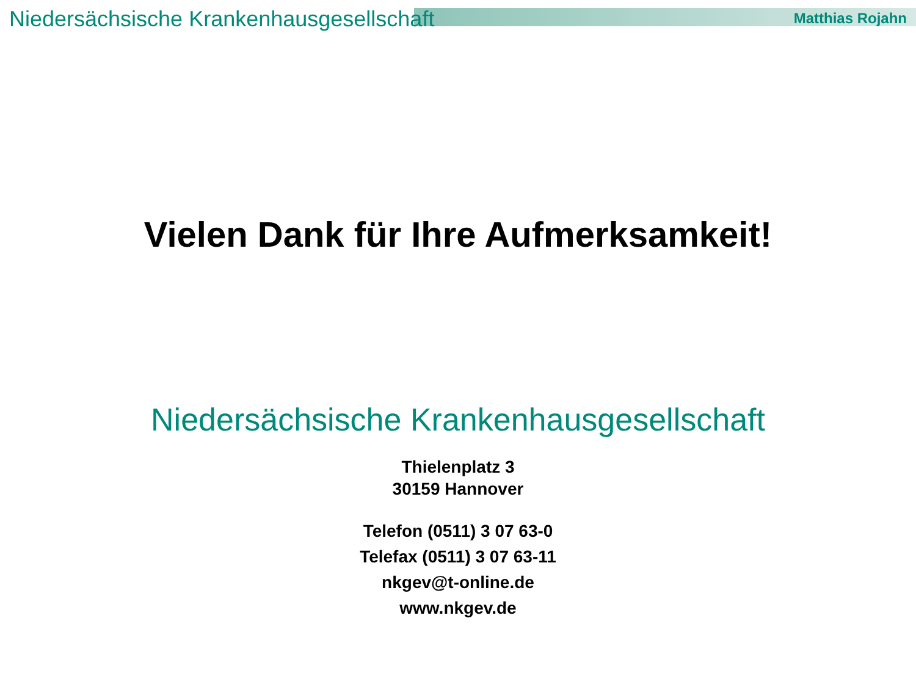Niedersächsische Krankenhausgesellschaft Matthias Rojahn
Vielen Dank für Ihre Aufmerksamkeit!
Niedersächsische Krankenhausgesellschaft
Thielenplatz 3
30159 Hannover
Telefon (0511) 3 07 63-0
Telefax (0511) 3 07 63-11
nkgev@t-online.de
www.nkgev.de